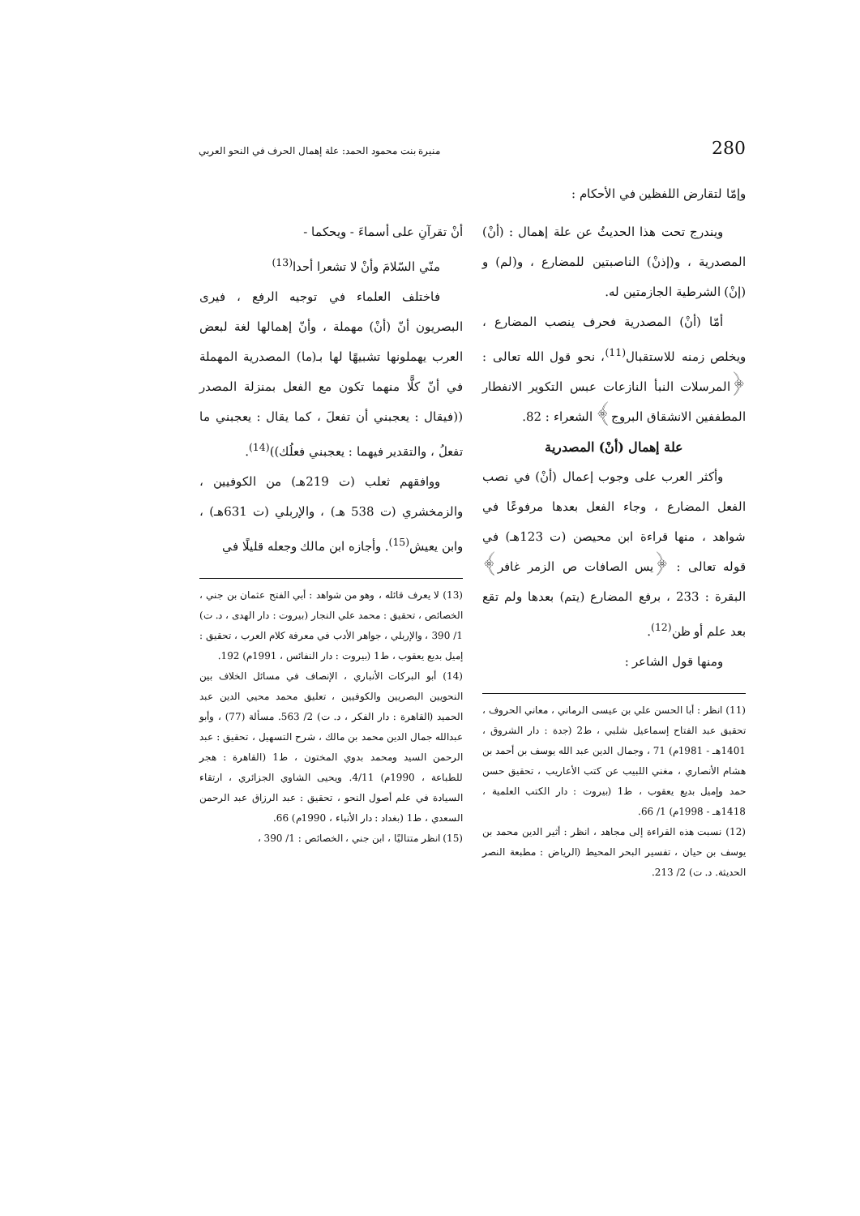280 منيرة بنت محمود الحمد: علة إهمال الحرف في النحو العربي
وإمّا لتقارض اللفظين في الأحكام :
ويندرج تحت هذا الحديثُ عن علة إهمال : (أنْ) المصدرية ، و(إذنْ) الناصبتين للمضارع ، و(لم) و (إنْ) الشرطية الجازمتين له.
أمّا (أنْ) المصدرية فحرف ينصب المضارع ، ويخلص زمنه للاستقبال<sup>(11)</sup>، نحو قول الله تعالى : ﴿المرسلات النبأ النازعات عبس التكوير الانفطار المطففين الانشقاق البروج﴾ الشعراء : 82.
علة إهمال (أنْ) المصدرية
وأكثر العرب على وجوب إعمال (أنْ) في نصب الفعل المضارع ، وجاء الفعل بعدها مرفوعًا في شواهد ، منها قراءة ابن محيصن (ت 123هـ) في قوله تعالى : ﴿يس الصافات ص الزمر غافر﴾ البقرة : 233 ، برفع المضارع (يتم) بعدها ولم تقع بعد علم أو ظن<sup>(12)</sup>.
ومنها قول الشاعر :
(11) انظر : أبا الحسن علي بن عيسى الرماني ، معاني الحروف ، تحقيق عبد الفتاح إسماعيل شلبي ، ط2 (جدة : دار الشروق ، 1401هـ - 1981م) 71 ، وجمال الدين عبد الله يوسف بن أحمد بن هشام الأنصاري ، مغني اللبيب عن كتب الأعاريب ، تحقيق حسن حمد وإميل بديع يعقوب ، ط1 (بيروت : دار الكتب العلمية ، 1418هـ - 1998م) 1/ 66.
(12) نسبت هذه القراءة إلى مجاهد ، انظر : أثير الدين محمد بن يوسف بن حيان ، تفسير البحر المحيط (الرياض : مطبعة النصر الحديثة. د. ت) 2/ 213.
أنْ تقرآنِ على أسماءَ - ويحكما -
منّي السّلامَ وأنْ لا تشعرا أحدا<sup>(13)</sup>
فاختلف العلماء في توجيه الرفع ، فيرى البصريون أنّ (أنْ) مهملة ، وأنّ إهمالها لغة لبعض العرب يهملونها تشبيهًا لها بـ(ما) المصدرية المهملة في أنّ كلًّا منهما تكون مع الفعل بمنزلة المصدر ((فيقال : يعجبني أن تفعلَ ، كما يقال : يعجبني ما تفعلُ ، والتقدير فيهما : يعجبني فعلُك))<sup>(14)</sup>.
ووافقهم ثعلب (ت 219هـ) من الكوفيين ، والزمخشري (ت 538 هـ) ، والإربلي (ت 631هـ) ، وابن يعيش<sup>(15)</sup>. وأجازه ابن مالك وجعله قليلًا في
(13) لا يعرف قائله ، وهو من شواهد : أبي الفتح عثمان بن جني ، الخصائص ، تحقيق : محمد علي النجار (بيروت : دار الهدى ، د. ت) 1/ 390 ، والإربلي ، جواهر الأدب في معرفة كلام العرب ، تحقيق : إميل بديع يعقوب ، ط1 (بيروت : دار النفائس ، 1991م) 192.
(14) أبو البركات الأنباري ، الإنصاف في مسائل الخلاف بين النحويين البصريين والكوفيين ، تعليق محمد محيي الدين عبد الحميد (القاهرة : دار الفكر ، د. ت) 2/ 563. مسألة (77) ، وأبو عبدالله جمال الدين محمد بن مالك ، شرح التسهيل ، تحقيق : عبد الرحمن السيد ومحمد بدوي المختون ، ط1 (القاهرة : هجر للطباعة ، 1990م) 4/11. ويحيى الشاوي الجزائري ، ارتقاء السيادة في علم أصول النحو ، تحقيق : عبد الرزاق عبد الرحمن السعدي ، ط1 (بغداد : دار الأنباء ، 1990م) 66.
(15) انظر متتاليًا ، ابن جني ، الخصائص : 1/ 390 ،